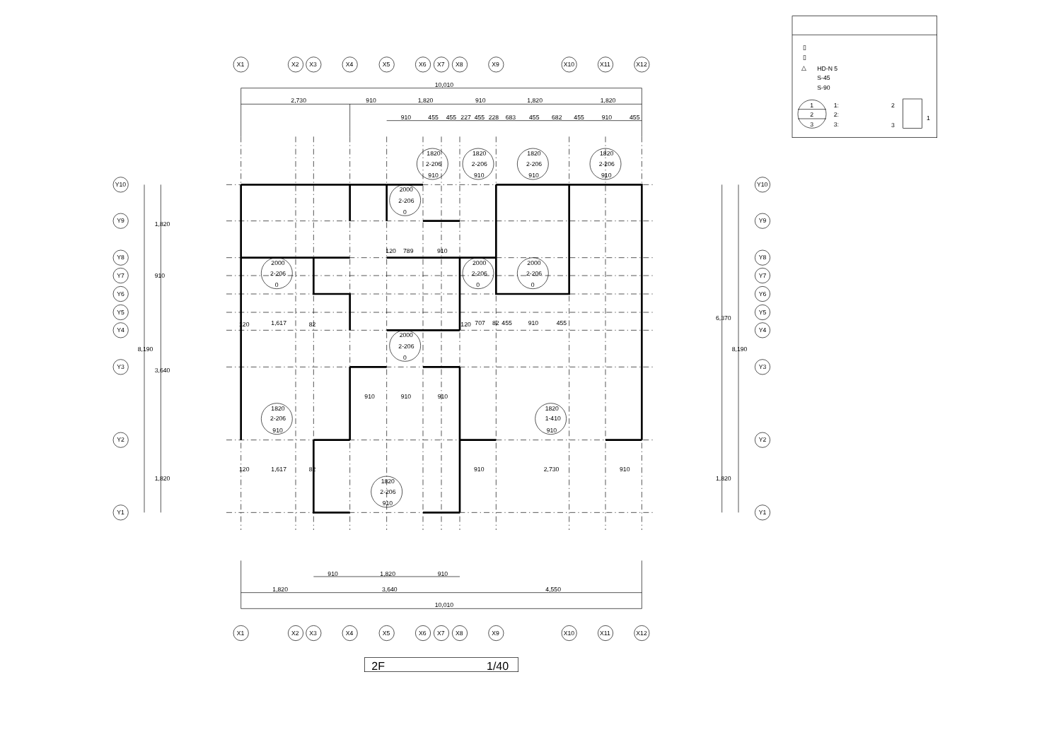▯
▯
△
HD-N 5
S-45
S-90
1
2
3
1:
2:
3:
2
3
1
10,010
2,730
910
1,820
910
1,820
1,820
910
455
455
227
455
228
683
455
682
455
910
455
910
1,820
910
1,820
3,640
4,550
10,010
8,190
1,820
910
3,640
1,820
6,370
8,190
1,820
X1
X2
X3
X4
X5
X6
X7
X8
X9
X10
X11
X12
X1
X2
X3
X4
X5
X6
X7
X8
X9
X10
X11
X12
Y10
Y9
Y8
Y7
Y6
Y5
Y4
Y3
Y2
Y1
Y10
Y9
Y8
Y7
Y6
Y5
Y4
Y3
Y2
Y1
1820
2-206
910
1820
2-206
910
1820
2-206
910
1820
2-206
910
2000
2-206
0
2000
2-206
0
2000
2-206
0
2000
2-206
0
2000
2-206
0
1820
2-206
910
1820
1-410
910
1820
2-206
910
120
1,617
82
120
707
82
455
910
455
910
910
910
120
1,617
82
910
2,730
910
120
789
910
2F
1/40